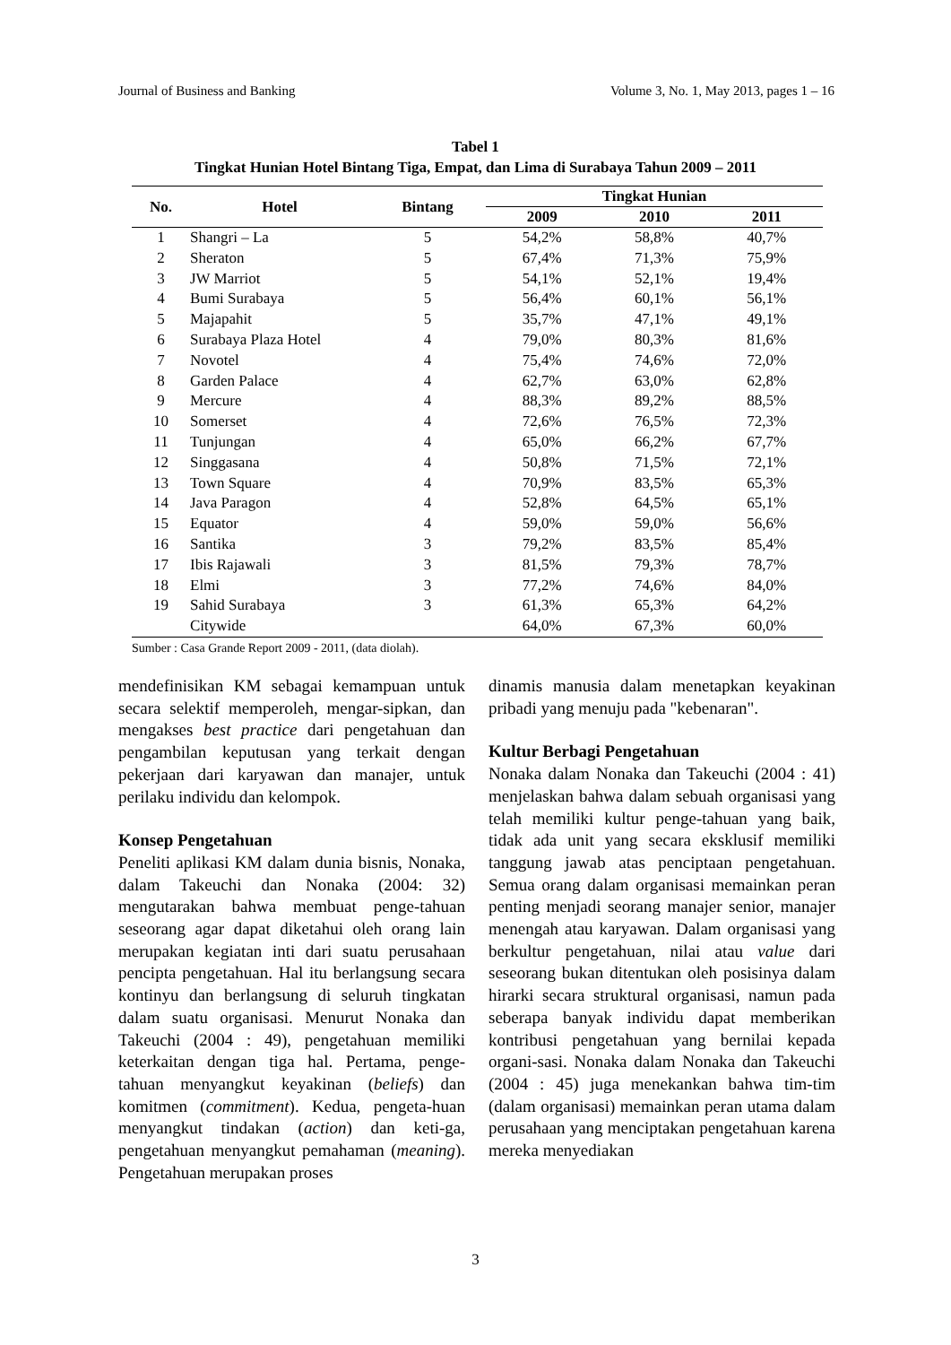Journal of Business and Banking Volume 3, No. 1, May 2013, pages 1 – 16
Tabel 1
Tingkat Hunian Hotel Bintang Tiga, Empat, dan Lima di Surabaya Tahun 2009 – 2011
| No. | Hotel | Bintang | Tingkat Hunian | | |
| --- | --- | --- | --- | --- | --- |
| | | | 2009 | 2010 | 2011 |
| 1 | Shangri – La | 5 | 54,2% | 58,8% | 40,7% |
| 2 | Sheraton | 5 | 67,4% | 71,3% | 75,9% |
| 3 | JW Marriot | 5 | 54,1% | 52,1% | 19,4% |
| 4 | Bumi Surabaya | 5 | 56,4% | 60,1% | 56,1% |
| 5 | Majapahit | 5 | 35,7% | 47,1% | 49,1% |
| 6 | Surabaya Plaza Hotel | 4 | 79,0% | 80,3% | 81,6% |
| 7 | Novotel | 4 | 75,4% | 74,6% | 72,0% |
| 8 | Garden Palace | 4 | 62,7% | 63,0% | 62,8% |
| 9 | Mercure | 4 | 88,3% | 89,2% | 88,5% |
| 10 | Somerset | 4 | 72,6% | 76,5% | 72,3% |
| 11 | Tunjungan | 4 | 65,0% | 66,2% | 67,7% |
| 12 | Singgasana | 4 | 50,8% | 71,5% | 72,1% |
| 13 | Town Square | 4 | 70,9% | 83,5% | 65,3% |
| 14 | Java Paragon | 4 | 52,8% | 64,5% | 65,1% |
| 15 | Equator | 4 | 59,0% | 59,0% | 56,6% |
| 16 | Santika | 3 | 79,2% | 83,5% | 85,4% |
| 17 | Ibis Rajawali | 3 | 81,5% | 79,3% | 78,7% |
| 18 | Elmi | 3 | 77,2% | 74,6% | 84,0% |
| 19 | Sahid Surabaya | 3 | 61,3% | 65,3% | 64,2% |
| | Citywide | | 64,0% | 67,3% | 60,0% |
Sumber : Casa Grande Report 2009 - 2011, (data diolah).
mendefinisikan KM sebagai kemampuan untuk secara selektif memperoleh, mengar-sipkan, dan mengakses best practice dari pengetahuan dan pengambilan keputusan yang terkait dengan pekerjaan dari karyawan dan manajer, untuk perilaku individu dan kelompok.
Konsep Pengetahuan
Peneliti aplikasi KM dalam dunia bisnis, Nonaka, dalam Takeuchi dan Nonaka (2004: 32) mengutarakan bahwa membuat penge-tahuan seseorang agar dapat diketahui oleh orang lain merupakan kegiatan inti dari suatu perusahaan pencipta pengetahuan. Hal itu berlangsung secara kontinyu dan berlangsung di seluruh tingkatan dalam suatu organisasi. Menurut Nonaka dan Takeuchi (2004 : 49), pengetahuan memiliki keterkaitan dengan tiga hal. Pertama, penge-tahuan menyangkut keyakinan (beliefs) dan komitmen (commitment). Kedua, pengeta-huan menyangkut tindakan (action) dan keti-ga, pengetahuan menyangkut pemahaman (meaning). Pengetahuan merupakan proses
dinamis manusia dalam menetapkan keyakinan pribadi yang menuju pada "kebenaran".
Kultur Berbagi Pengetahuan
Nonaka dalam Nonaka dan Takeuchi (2004 : 41) menjelaskan bahwa dalam sebuah organisasi yang telah memiliki kultur penge-tahuan yang baik, tidak ada unit yang secara eksklusif memiliki tanggung jawab atas penciptaan pengetahuan. Semua orang dalam organisasi memainkan peran penting menjadi seorang manajer senior, manajer menengah atau karyawan. Dalam organisasi yang berkultur pengetahuan, nilai atau value dari seseorang bukan ditentukan oleh posisinya dalam hirarki secara struktural organisasi, namun pada seberapa banyak individu dapat memberikan kontribusi pengetahuan yang bernilai kepada organi-sasi. Nonaka dalam Nonaka dan Takeuchi (2004 : 45) juga menekankan bahwa tim-tim (dalam organisasi) memainkan peran utama dalam perusahaan yang menciptakan pengetahuan karena mereka menyediakan
3